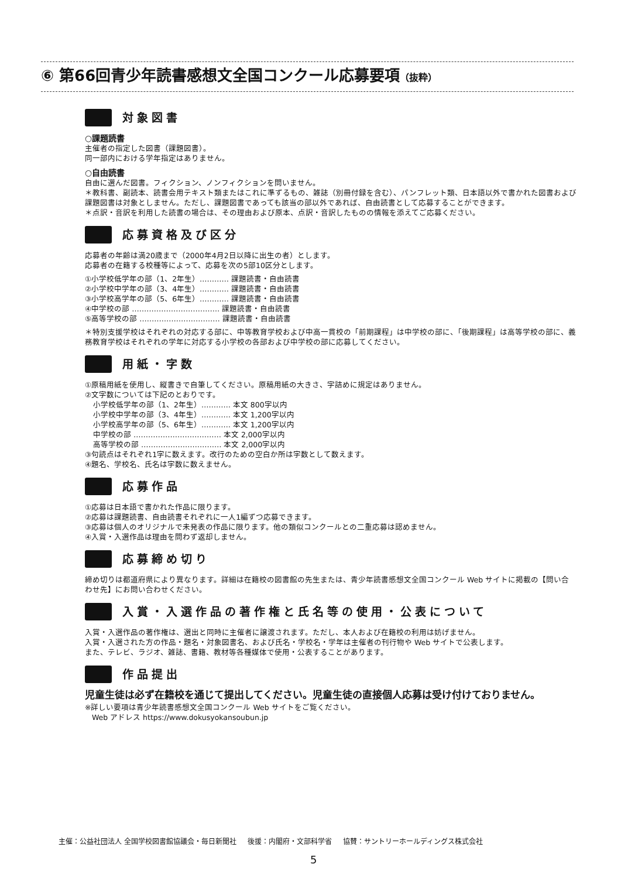⑥ 第66回青少年読書感想文全国コンクール応募要項（抜粋）
対象図書
○課題読書
主催者の指定した図書（課題図書）。
同一部内における学年指定はありません。
○自由読書
自由に選んだ図書。フィクション、ノンフィクションを問いません。
＊教科書、副読本、読書会用テキスト類またはこれに準ずるもの、雑誌（別冊付録を含む）、パンフレット類、日本語以外で書かれた図書および課題図書は対象としません。ただし、課題図書であっても該当の部以外であれば、自由読書として応募することができます。
＊点訳・音訳を利用した読書の場合は、その理由および原本、点訳・音訳したものの情報を添えてご応募ください。
応募資格及び区分
応募者の年齢は満20歳まで（2000年4月2日以降に出生の者）とします。
応募者の在籍する校種等によって、応募を次の5部10区分とします。
①小学校低学年の部（1、2年生）………… 課題読書・自由読書
②小学校中学年の部（3、4年生）………… 課題読書・自由読書
③小学校高学年の部（5、6年生）………… 課題読書・自由読書
④中学校の部 ……………………………… 課題読書・自由読書
⑤高等学校の部 …………………………… 課題読書・自由読書
＊特別支援学校はそれぞれの対応する部に、中等教育学校および中高一貫校の「前期課程」は中学校の部に、「後期課程」は高等学校の部に、義務教育学校はそれぞれの学年に対応する小学校の各部および中学校の部に応募してください。
用紙・字数
①原稿用紙を使用し、縦書きで自筆してください。原稿用紙の大きさ、字詰めに規定はありません。
②文字数については下記のとおりです。
小学校低学年の部（1、2年生）………… 本文 800字以内
小学校中学年の部（3、4年生）………… 本文 1,200字以内
小学校高学年の部（5、6年生）………… 本文 1,200字以内
中学校の部 ……………………………… 本文 2,000字以内
高等学校の部 …………………………… 本文 2,000字以内
③句読点はそれぞれ1字に数えます。改行のための空白か所は字数として数えます。
④題名、学校名、氏名は字数に数えません。
応募作品
①応募は日本語で書かれた作品に限ります。
②応募は課題読書、自由読書それぞれに一人1編ずつ応募できます。
③応募は個人のオリジナルで未発表の作品に限ります。他の類似コンクールとの二重応募は認めません。
④入賞・入選作品は理由を問わず返却しません。
応募締め切り
締め切りは都道府県により異なります。詳細は在籍校の図書館の先生または、青少年読書感想文全国コンクール Web サイトに掲載の【問い合わせ先】にお問い合わせください。
入賞・入選作品の著作権と氏名等の使用・公表について
入賞・入選作品の著作権は、選出と同時に主催者に譲渡されます。ただし、本人および在籍校の利用は妨げません。
入賞・入選された方の作品・題名・対象図書名、および氏名・学校名・学年は主催者の刊行物や Web サイトで公表します。
また、テレビ、ラジオ、雑誌、書籍、教材等各種媒体で使用・公表することがあります。
作品提出
児童生徒は必ず在籍校を通じて提出してください。児童生徒の直接個人応募は受け付けておりません。
※詳しい要項は青少年読書感想文全国コンクール Web サイトをご覧ください。
Web アドレス https://www.dokusyokansoubun.jp
主催：公益社団法人 全国学校図書館協議会・毎日新聞社 後援：内閣府・文部科学省 協賛：サントリーホールディングス株式会社
5